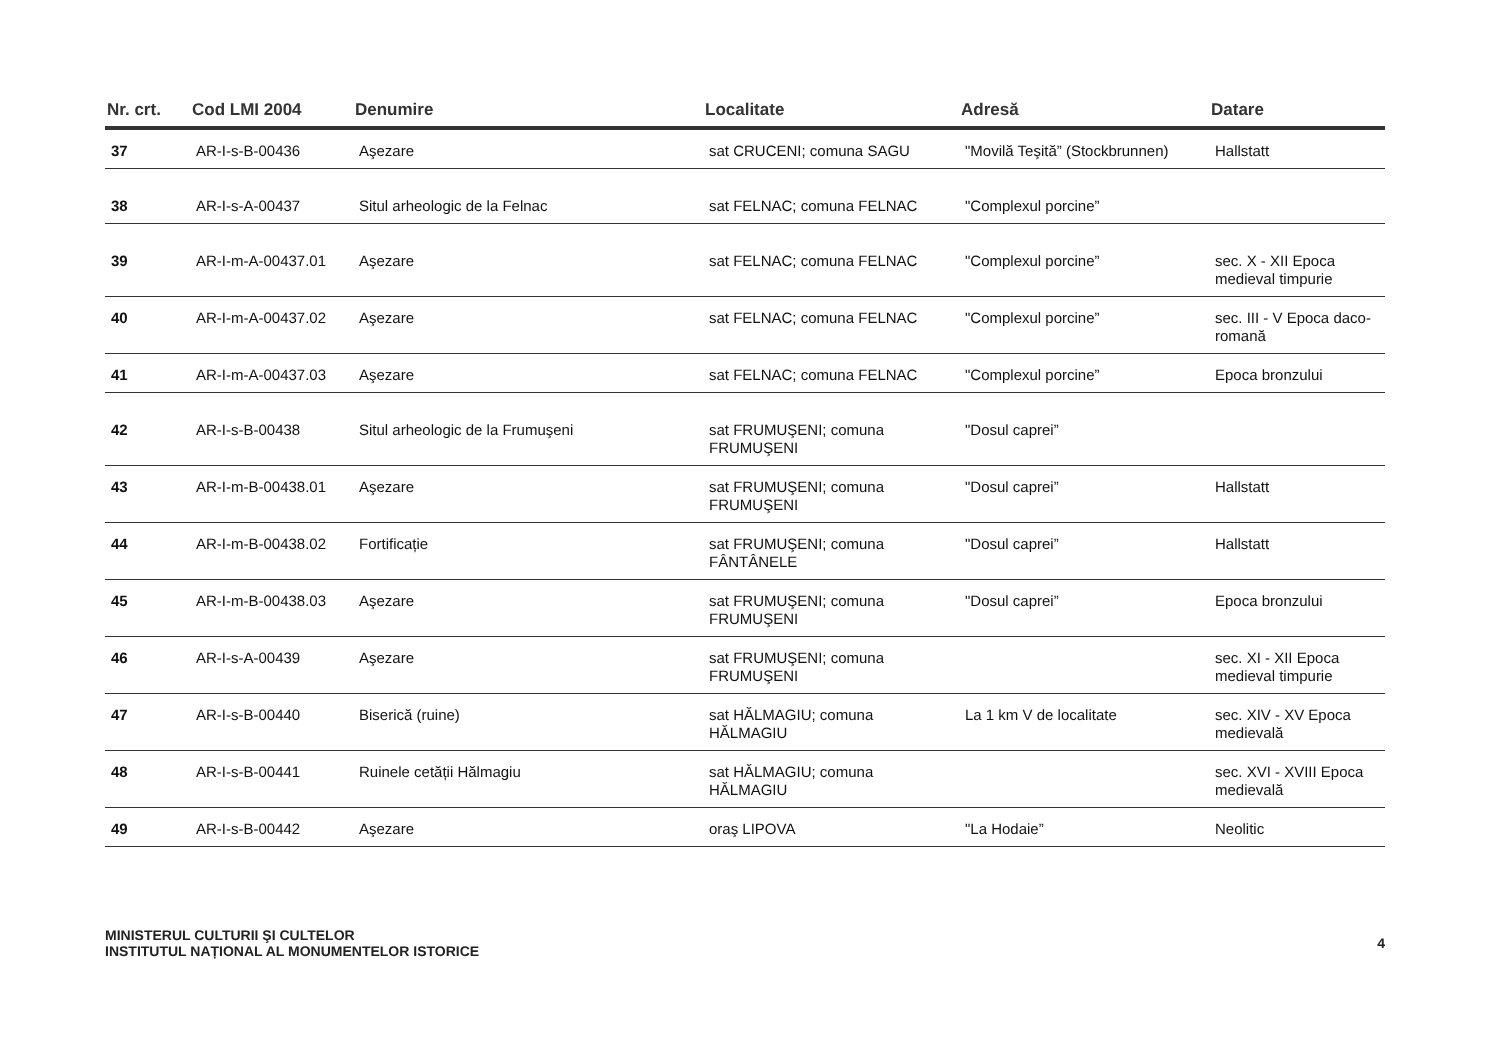| Nr. crt. | Cod LMI 2004 | Denumire | Localitate | Adresă | Datare |
| --- | --- | --- | --- | --- | --- |
| 37 | AR-I-s-B-00436 | Aşezare | sat CRUCENI; comuna SAGU | "Movilă Teşită” (Stockbrunnen) | Hallstatt |
| 38 | AR-I-s-A-00437 | Situl arheologic de la Felnac | sat FELNAC; comuna FELNAC | "Complexul porcine” | |
| 39 | AR-I-m-A-00437.01 | Aşezare | sat FELNAC; comuna FELNAC | "Complexul porcine” | sec. X - XII Epoca medieval timpurie |
| 40 | AR-I-m-A-00437.02 | Aşezare | sat FELNAC; comuna FELNAC | "Complexul porcine” | sec. III - V Epoca daco-romană |
| 41 | AR-I-m-A-00437.03 | Aşezare | sat FELNAC; comuna FELNAC | "Complexul porcine” | Epoca bronzului |
| 42 | AR-I-s-B-00438 | Situl arheologic de la Frumuşeni | sat FRUMUŞENI; comuna FRUMUŞENI | "Dosul caprei” | |
| 43 | AR-I-m-B-00438.01 | Aşezare | sat FRUMUŞENI; comuna FRUMUŞENI | "Dosul caprei” | Hallstatt |
| 44 | AR-I-m-B-00438.02 | Fortificație | sat FRUMUŞENI; comuna FÂNTÂNELE | "Dosul caprei” | Hallstatt |
| 45 | AR-I-m-B-00438.03 | Aşezare | sat FRUMUŞENI; comuna FRUMUŞENI | "Dosul caprei” | Epoca bronzului |
| 46 | AR-I-s-A-00439 | Aşezare | sat FRUMUŞENI; comuna FRUMUŞENI | | sec. XI - XII Epoca medieval timpurie |
| 47 | AR-I-s-B-00440 | Biserică (ruine) | sat HĂLMAGIU; comuna HĂLMAGIU | La 1 km V de localitate | sec. XIV - XV Epoca medievală |
| 48 | AR-I-s-B-00441 | Ruinele cetății Hălmagiu | sat HĂLMAGIU; comuna HĂLMAGIU | | sec. XVI - XVIII Epoca medievală |
| 49 | AR-I-s-B-00442 | Aşezare | oraş LIPOVA | "La Hodaie” | Neolitic |
MINISTERUL CULTURII ŞI CULTELOR
INSTITUTUL NAȚIONAL AL MONUMENTELOR ISTORICE
4